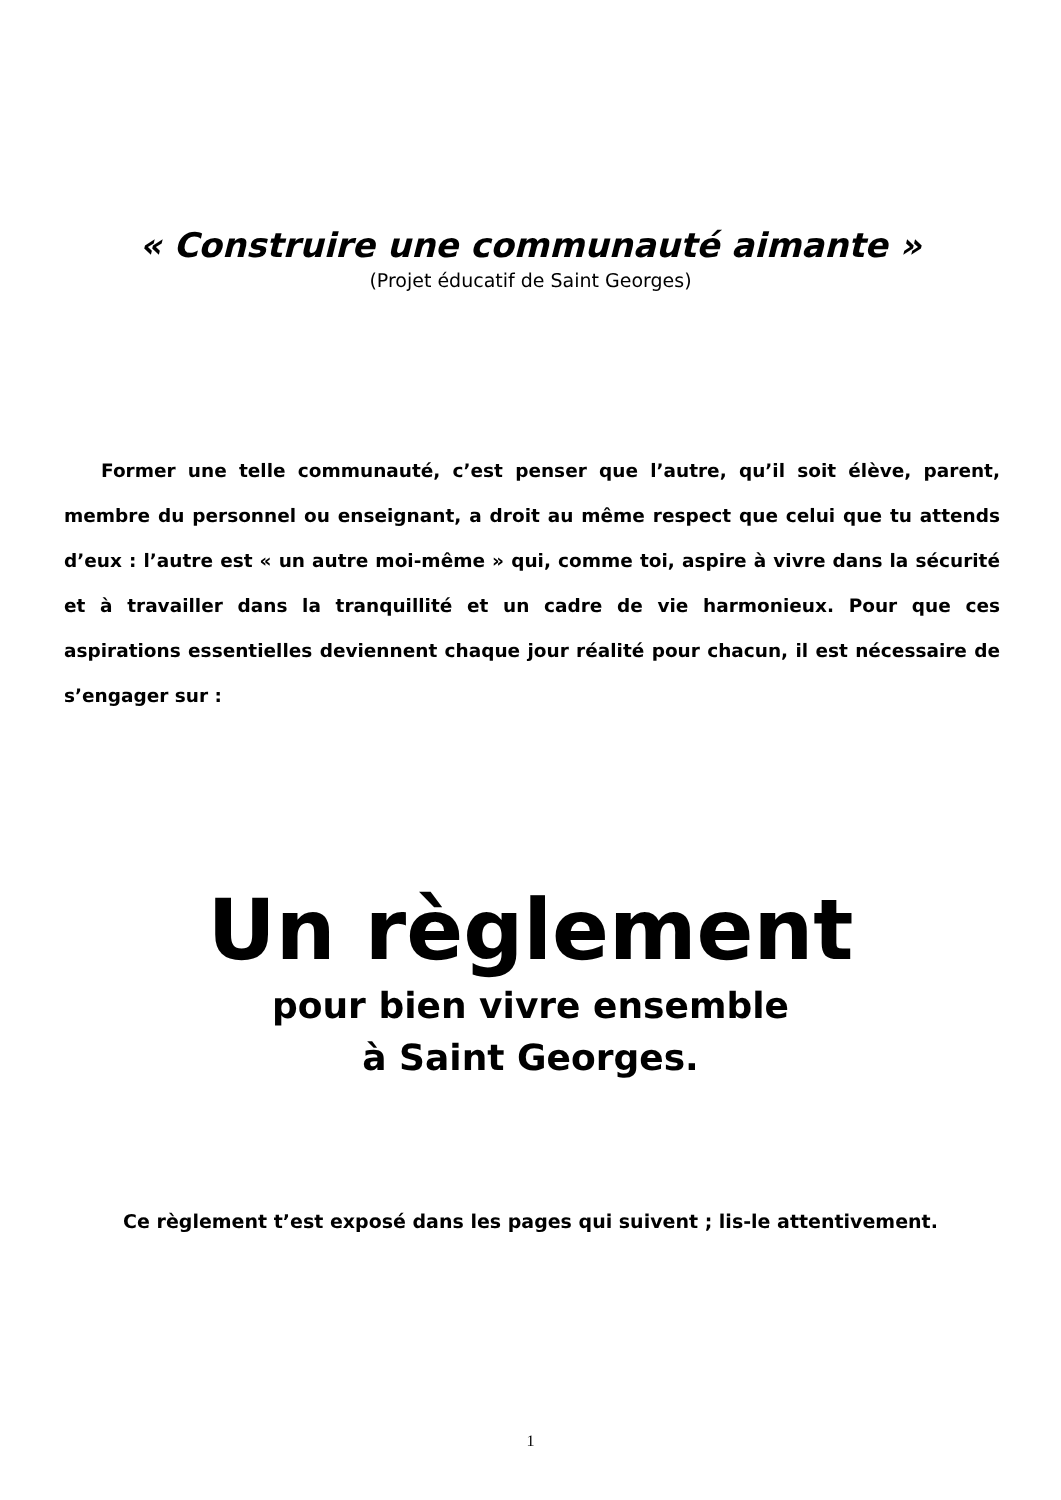« Construire une communauté aimante »
(Projet éducatif de Saint Georges)
  Former une telle communauté, c’est penser que l’autre, qu’il soit élève, parent, membre du personnel ou enseignant, a droit au même respect que celui que tu attends d’eux : l’autre est « un autre moi-même » qui, comme toi, aspire à vivre dans la sécurité et à travailler dans la tranquillité et un cadre de vie harmonieux. Pour que ces aspirations essentielles deviennent chaque jour réalité pour chacun, il est nécessaire de s’engager sur :
Un règlement
pour bien vivre ensemble
à Saint Georges.
Ce règlement t’est exposé dans les pages qui suivent ; lis-le attentivement.
1